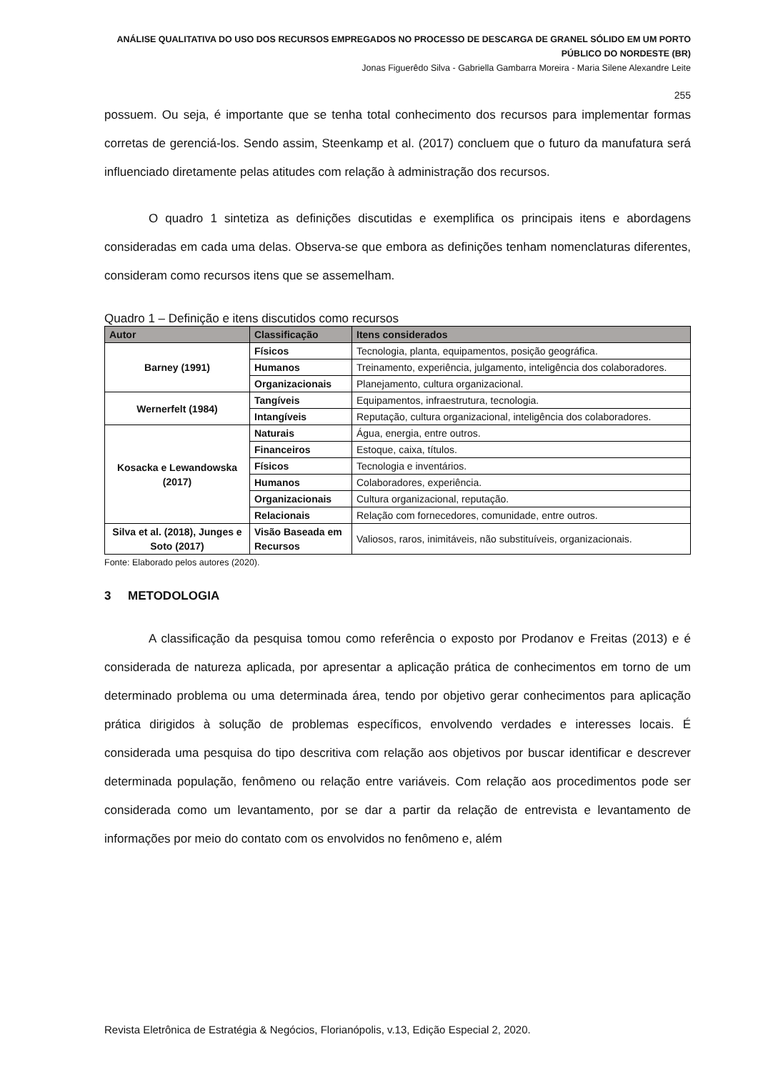ANÁLISE QUALITATIVA DO USO DOS RECURSOS EMPREGADOS NO PROCESSO DE DESCARGA DE GRANEL SÓLIDO EM UM PORTO PÚBLICO DO NORDESTE (BR)
Jonas Figuerêdo Silva - Gabriella Gambarra Moreira - Maria Silene Alexandre Leite
255
possuem. Ou seja, é importante que se tenha total conhecimento dos recursos para implementar formas corretas de gerenciá-los. Sendo assim, Steenkamp et al. (2017) concluem que o futuro da manufatura será influenciado diretamente pelas atitudes com relação à administração dos recursos.
O quadro 1 sintetiza as definições discutidas e exemplifica os principais itens e abordagens consideradas em cada uma delas. Observa-se que embora as definições tenham nomenclaturas diferentes, consideram como recursos itens que se assemelham.
Quadro 1 – Definição e itens discutidos como recursos
| Autor | Classificação | Itens considerados |
| --- | --- | --- |
| Barney (1991) | Físicos | Tecnologia, planta, equipamentos, posição geográfica. |
| | Humanos | Treinamento, experiência, julgamento, inteligência dos colaboradores. |
| | Organizacionais | Planejamento, cultura organizacional. |
| Wernerfelt (1984) | Tangíveis | Equipamentos, infraestrutura, tecnologia. |
| | Intangíveis | Reputação, cultura organizacional, inteligência dos colaboradores. |
| Kosacka e Lewandowska (2017) | Naturais | Água, energia, entre outros. |
| | Financeiros | Estoque, caixa, títulos. |
| | Físicos | Tecnologia e inventários. |
| | Humanos | Colaboradores, experiência. |
| | Organizacionais | Cultura organizacional, reputação. |
| | Relacionais | Relação com fornecedores, comunidade, entre outros. |
| Silva et al. (2018), Junges e Soto (2017) | Visão Baseada em Recursos | Valiosos, raros, inimitáveis, não substituíveis, organizacionais. |
Fonte: Elaborado pelos autores (2020).
3 METODOLOGIA
A classificação da pesquisa tomou como referência o exposto por Prodanov e Freitas (2013) e é considerada de natureza aplicada, por apresentar a aplicação prática de conhecimentos em torno de um determinado problema ou uma determinada área, tendo por objetivo gerar conhecimentos para aplicação prática dirigidos à solução de problemas específicos, envolvendo verdades e interesses locais. É considerada uma pesquisa do tipo descritiva com relação aos objetivos por buscar identificar e descrever determinada população, fenômeno ou relação entre variáveis. Com relação aos procedimentos pode ser considerada como um levantamento, por se dar a partir da relação de entrevista e levantamento de informações por meio do contato com os envolvidos no fenômeno e, além
Revista Eletrônica de Estratégia & Negócios, Florianópolis, v.13, Edição Especial 2, 2020.